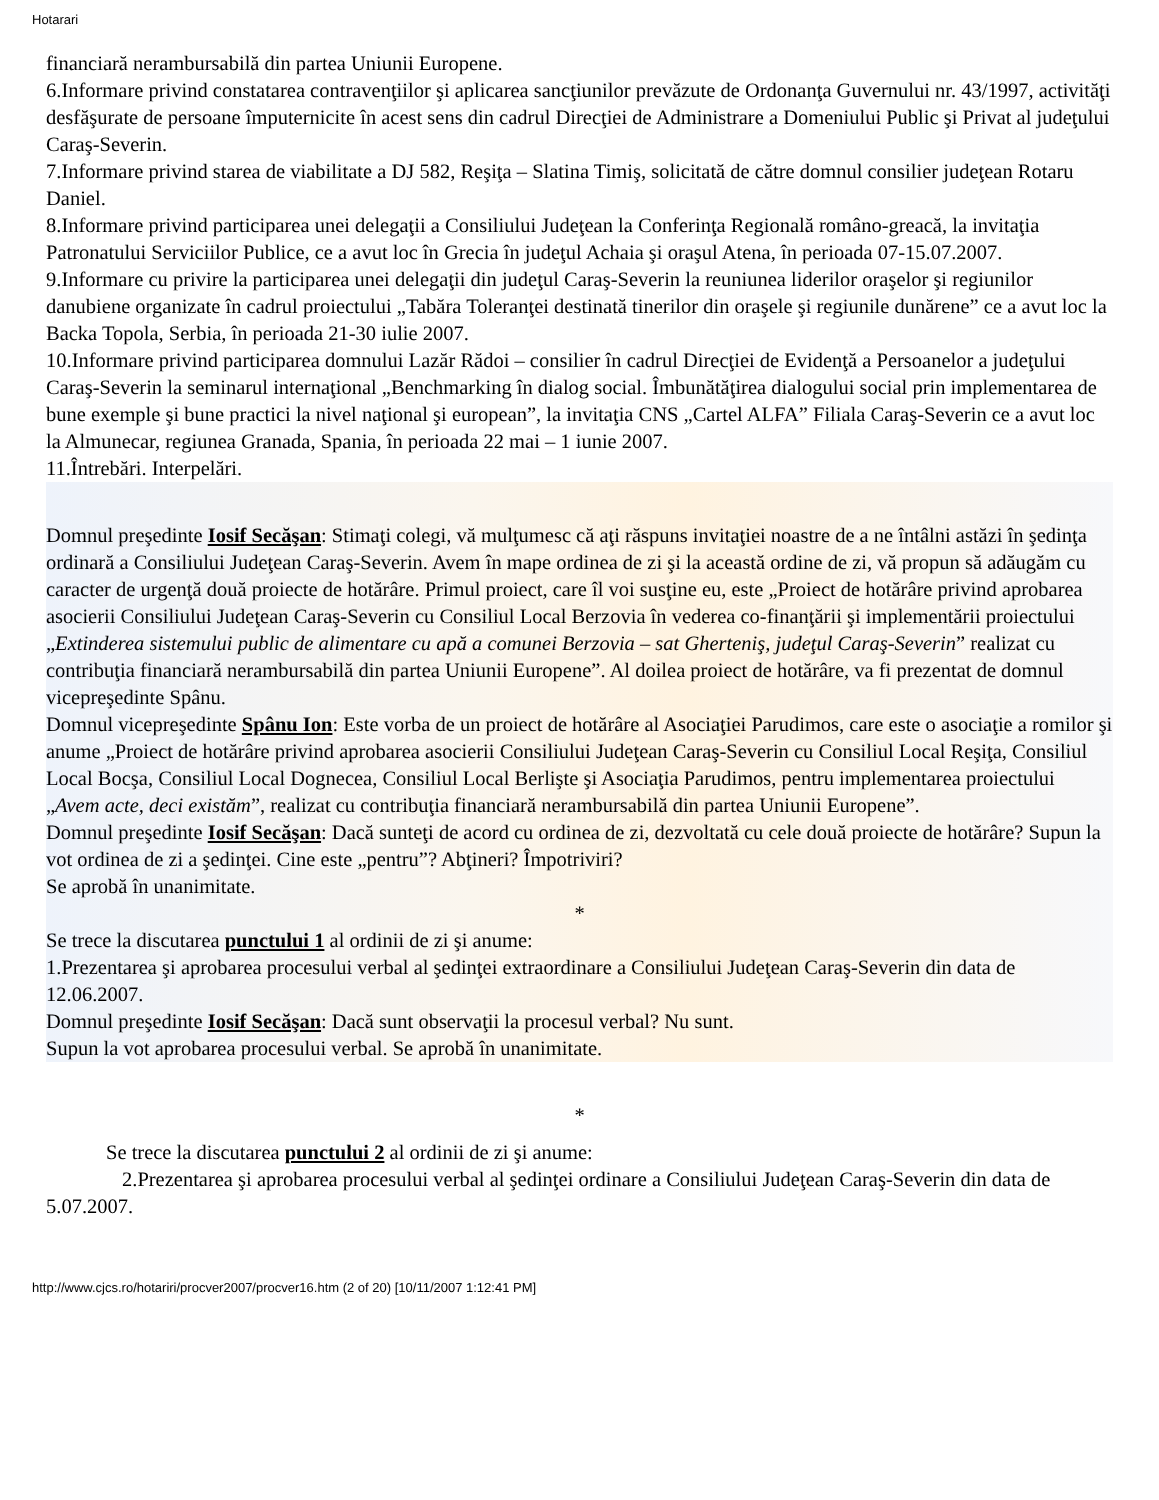Hotarari
financiară nerambursabilă din partea Uniunii Europene.
6.Informare privind constatarea contravenţiilor şi aplicarea sancţiunilor prevăzute de Ordonanţa Guvernului nr. 43/1997, activităţi desfăşurate de persoane împuternicite în acest sens din cadrul Direcţiei de Administrare a Domeniului Public şi Privat al judeţului Caraş-Severin.
7.Informare privind starea de viabilitate a DJ 582, Reşiţa – Slatina Timiş, solicitată de către domnul consilier judeţean Rotaru Daniel.
8.Informare privind participarea unei delegaţii a Consiliului Judeţean la Conferinţa Regională româno-greacă, la invitaţia Patronatului Serviciilor Publice, ce a avut loc în Grecia în judeţul Achaia şi oraşul Atena, în perioada 07-15.07.2007.
9.Informare cu privire la participarea unei delegaţii din judeţul Caraş-Severin la reuniunea liderilor oraşelor şi regiunilor danubiene organizate în cadrul proiectului „Tabăra Toleranţei destinată tinerilor din oraşele şi regiunile dunărene” ce a avut loc la Backa Topola, Serbia, în perioada 21-30 iulie 2007.
10.Informare privind participarea domnului Lazăr Rădoi – consilier în cadrul Direcţiei de Evidenţă a Persoanelor a judeţului Caraş-Severin la seminarul internaţional „Benchmarking în dialog social. Îmbunătăţirea dialogului social prin implementarea de bune exemple şi bune practici la nivel naţional şi european”, la invitaţia CNS „Cartel ALFA” Filiala Caraş-Severin ce a avut loc la Almunecar, regiunea Granada, Spania, în perioada 22 mai – 1 iunie 2007.
11.Întrebări. Interpelări.
Domnul preşedinte Iosif Secăşan: Stimaţi colegi, vă mulţumesc că aţi răspuns invitaţiei noastre de a ne întâlni astăzi în şedinţa ordinară a Consiliului Judeţean Caraş-Severin. Avem în mape ordinea de zi şi la această ordine de zi, vă propun să adăugăm cu caracter de urgenţă două proiecte de hotărâre. Primul proiect, care îl voi susţine eu, este „Proiect de hotărâre privind aprobarea asocierii Consiliului Judeţean Caraş-Severin cu Consiliul Local Berzovia în vederea co-finanţării şi implementării proiectului „Extinderea sistemului public de alimentare cu apă a comunei Berzovia – sat Gherteniş, judeţul Caraş-Severin” realizat cu contribuţia financiară nerambursabilă din partea Uniunii Europene”. Al doilea proiect de hotărâre, va fi prezentat de domnul vicepreşedinte Spânu.
Domnul vicepreşedinte Spânu Ion: Este vorba de un proiect de hotărâre al Asociaţiei Parudimos, care este o asociaţie a romilor şi anume „Proiect de hotărâre privind aprobarea asocierii Consiliului Judeţean Caraş-Severin cu Consiliul Local Reşiţa, Consiliul Local Bocşa, Consiliul Local Dognecea, Consiliul Local Berlişte şi Asociaţia Parudimos, pentru implementarea proiectului „Avem acte, deci existăm”, realizat cu contribuţia financiară nerambursabilă din partea Uniunii Europene”.
Domnul preşedinte Iosif Secăşan: Dacă sunteţi de acord cu ordinea de zi, dezvoltată cu cele două proiecte de hotărâre? Supun la vot ordinea de zi a şedinţei. Cine este „pentru”? Abţineri? Împotriviri?
Se aprobă în unanimitate.
*
Se trece la discutarea punctului 1 al ordinii de zi şi anume:
1.Prezentarea şi aprobarea procesului verbal al şedinţei extraordinare a Consiliului Judeţean Caraş-Severin din data de 12.06.2007.
Domnul preşedinte Iosif Secăşan: Dacă sunt observaţii la procesul verbal? Nu sunt.
Supun la vot aprobarea procesului verbal. Se aprobă în unanimitate.
*
Se trece la discutarea punctului 2 al ordinii de zi şi anume:
2.Prezentarea şi aprobarea procesului verbal al şedinţei ordinare a Consiliului Judeţean Caraş-Severin din data de 5.07.2007.
http://www.cjcs.ro/hotariri/procver2007/procver16.htm (2 of 20) [10/11/2007 1:12:41 PM]